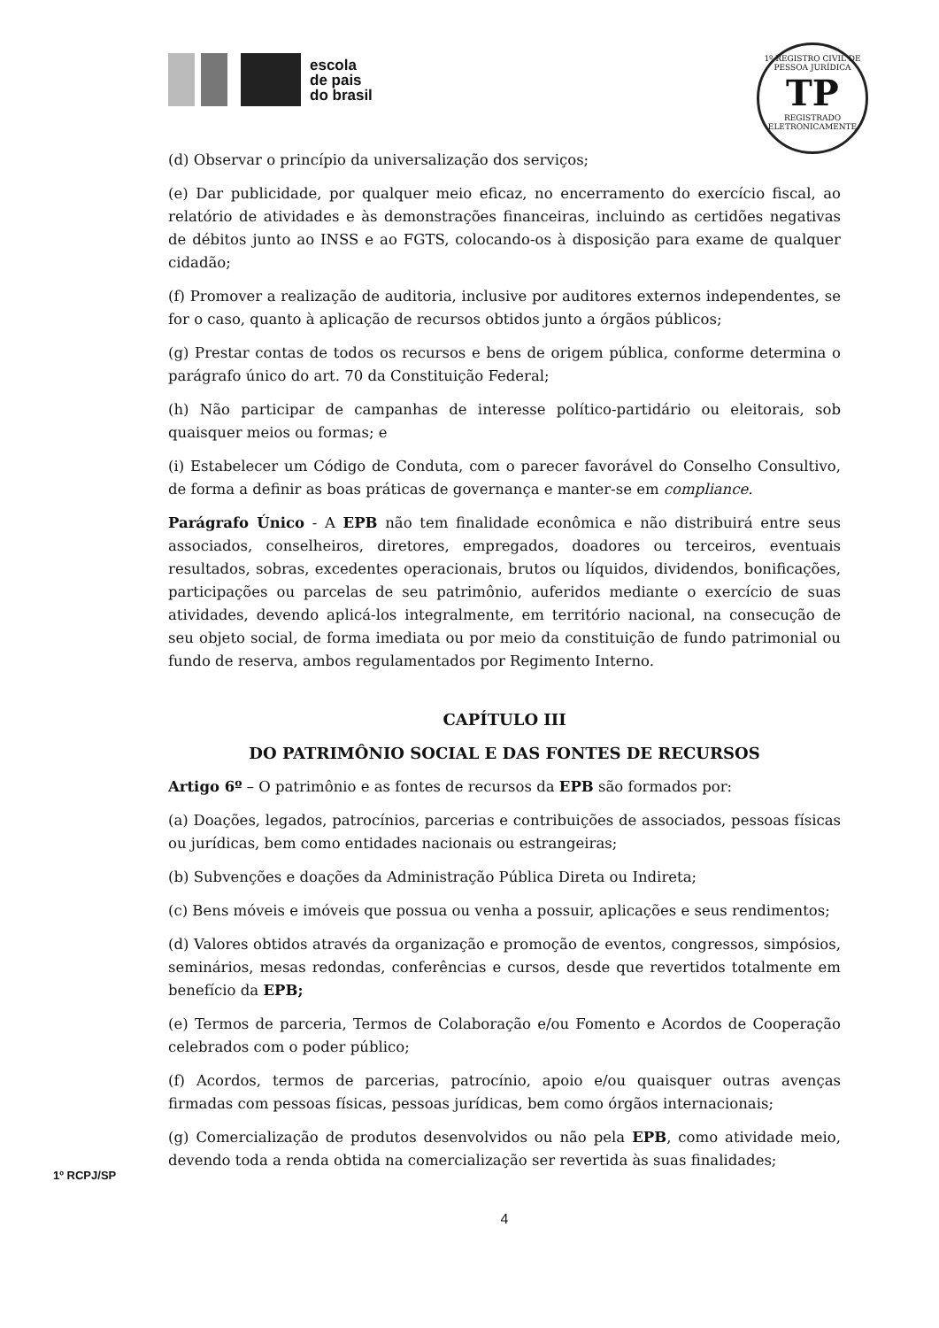escola
de pais
do brasil
1º REGISTRO CIVIL DE PESSOA JURÍDICA
TP
REGISTRADO ELETRONICAMENTE
(d) Observar o princípio da universalização dos serviços;
(e) Dar publicidade, por qualquer meio eficaz, no encerramento do exercício fiscal, ao relatório de atividades e às demonstrações financeiras, incluindo as certidões negativas de débitos junto ao INSS e ao FGTS, colocando-os à disposição para exame de qualquer cidadão;
(f) Promover a realização de auditoria, inclusive por auditores externos independentes, se for o caso, quanto à aplicação de recursos obtidos junto a órgãos públicos;
(g) Prestar contas de todos os recursos e bens de origem pública, conforme determina o parágrafo único do art. 70 da Constituição Federal;
(h) Não participar de campanhas de interesse político-partidário ou eleitorais, sob quaisquer meios ou formas; e
(i) Estabelecer um Código de Conduta, com o parecer favorável do Conselho Consultivo, de forma a definir as boas práticas de governança e manter-se em compliance.
Parágrafo Único - A EPB não tem finalidade econômica e não distribuirá entre seus associados, conselheiros, diretores, empregados, doadores ou terceiros, eventuais resultados, sobras, excedentes operacionais, brutos ou líquidos, dividendos, bonificações, participações ou parcelas de seu patrimônio, auferidos mediante o exercício de suas atividades, devendo aplicá-los integralmente, em território nacional, na consecução de seu objeto social, de forma imediata ou por meio da constituição de fundo patrimonial ou fundo de reserva, ambos regulamentados por Regimento Interno.
CAPÍTULO III
DO PATRIMÔNIO SOCIAL E DAS FONTES DE RECURSOS
Artigo 6º – O patrimônio e as fontes de recursos da EPB são formados por:
(a) Doações, legados, patrocínios, parcerias e contribuições de associados, pessoas físicas ou jurídicas, bem como entidades nacionais ou estrangeiras;
(b) Subvenções e doações da Administração Pública Direta ou Indireta;
(c) Bens móveis e imóveis que possua ou venha a possuir, aplicações e seus rendimentos;
(d) Valores obtidos através da organização e promoção de eventos, congressos, simpósios, seminários, mesas redondas, conferências e cursos, desde que revertidos totalmente em benefício da EPB;
(e) Termos de parceria, Termos de Colaboração e/ou Fomento e Acordos de Cooperação celebrados com o poder público;
(f) Acordos, termos de parcerias, patrocínio, apoio e/ou quaisquer outras avenças firmadas com pessoas físicas, pessoas jurídicas, bem como órgãos internacionais;
(g) Comercialização de produtos desenvolvidos ou não pela EPB, como atividade meio, devendo toda a renda obtida na comercialização ser revertida às suas finalidades;
4
1º RCPJ/SP